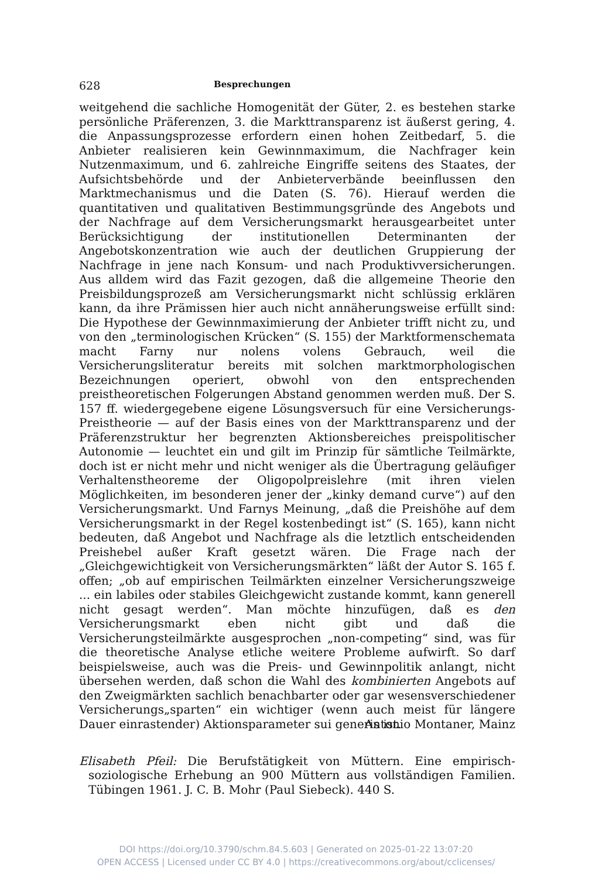628 Besprechungen
weitgehend die sachliche Homogenität der Güter, 2. es bestehen starke persönliche Präferenzen, 3. die Markttransparenz ist äußerst gering, 4. die Anpassungsprozesse erfordern einen hohen Zeitbedarf, 5. die Anbieter realisieren kein Gewinnmaximum, die Nachfrager kein Nutzenmaximum, und 6. zahlreiche Eingriffe seitens des Staates, der Aufsichtsbehörde und der Anbieterverbände beeinflussen den Marktmechanismus und die Daten (S. 76). Hierauf werden die quantitativen und qualitativen Bestimmungsgründe des Angebots und der Nachfrage auf dem Versicherungsmarkt herausgearbeitet unter Berücksichtigung der institutionellen Determinanten der Angebotskonzentration wie auch der deutlichen Gruppierung der Nachfrage in jene nach Konsum- und nach Produktivversicherungen. Aus alldem wird das Fazit gezogen, daß die allgemeine Theorie den Preisbildungsprozeß am Versicherungsmarkt nicht schlüssig erklären kann, da ihre Prämissen hier auch nicht annäherungsweise erfüllt sind: Die Hypothese der Gewinnmaximierung der Anbieter trifft nicht zu, und von den „terminologischen Krücken“ (S. 155) der Marktformenschemata macht Farny nur nolens volens Gebrauch, weil die Versicherungsliteratur bereits mit solchen marktmorphologischen Bezeichnungen operiert, obwohl von den entsprechenden preistheoretischen Folgerungen Abstand genommen werden muß. Der S. 157 ff. wiedergegebene eigene Lösungsversuch für eine Versicherungs-Preistheorie — auf der Basis eines von der Markttransparenz und der Präferenzstruktur her begrenzten Aktionsbereiches preispolitischer Autonomie — leuchtet ein und gilt im Prinzip für sämtliche Teilmärkte, doch ist er nicht mehr und nicht weniger als die Übertragung geläufiger Verhaltenstheoreme der Oligopolpreislehre (mit ihren vielen Möglichkeiten, im besonderen jener der „kinky demand curve“) auf den Versicherungsmarkt. Und Farnys Meinung, „daß die Preishöhe auf dem Versicherungsmarkt in der Regel kostenbedingt ist“ (S. 165), kann nicht bedeuten, daß Angebot und Nachfrage als die letztlich entscheidenden Preishebel außer Kraft gesetzt wären. Die Frage nach der „Gleichgewichtigkeit von Versicherungsmärkten“ läßt der Autor S. 165 f. offen; „ob auf empirischen Teilmärkten einzelner Versicherungszweige ... ein labiles oder stabiles Gleichgewicht zustande kommt, kann generell nicht gesagt werden“. Man möchte hinzufügen, daß es den Versicherungsmarkt eben nicht gibt und daß die Versicherungsteilmärkte ausgesprochen „non-competing“ sind, was für die theoretische Analyse etliche weitere Probleme aufwirft. So darf beispielsweise, auch was die Preis- und Gewinnpolitik anlangt, nicht übersehen werden, daß schon die Wahl des kombinierten Angebots auf den Zweigmärkten sachlich benachbarter oder gar wesensverschiedener Versicherungs„sparten“ ein wichtiger (wenn auch meist für längere Dauer einrastender) Aktionsparameter sui generis ist.
Antonio Montaner, Mainz
Elisabeth Pfeil: Die Berufstätigkeit von Müttern. Eine empirisch-soziologische Erhebung an 900 Müttern aus vollständigen Familien. Tübingen 1961. J. C. B. Mohr (Paul Siebeck). 440 S.
DOI https://doi.org/10.3790/schm.84.5.603 | Generated on 2025-01-22 13:07:20
OPEN ACCESS | Licensed under CC BY 4.0 | https://creativecommons.org/about/cclicenses/